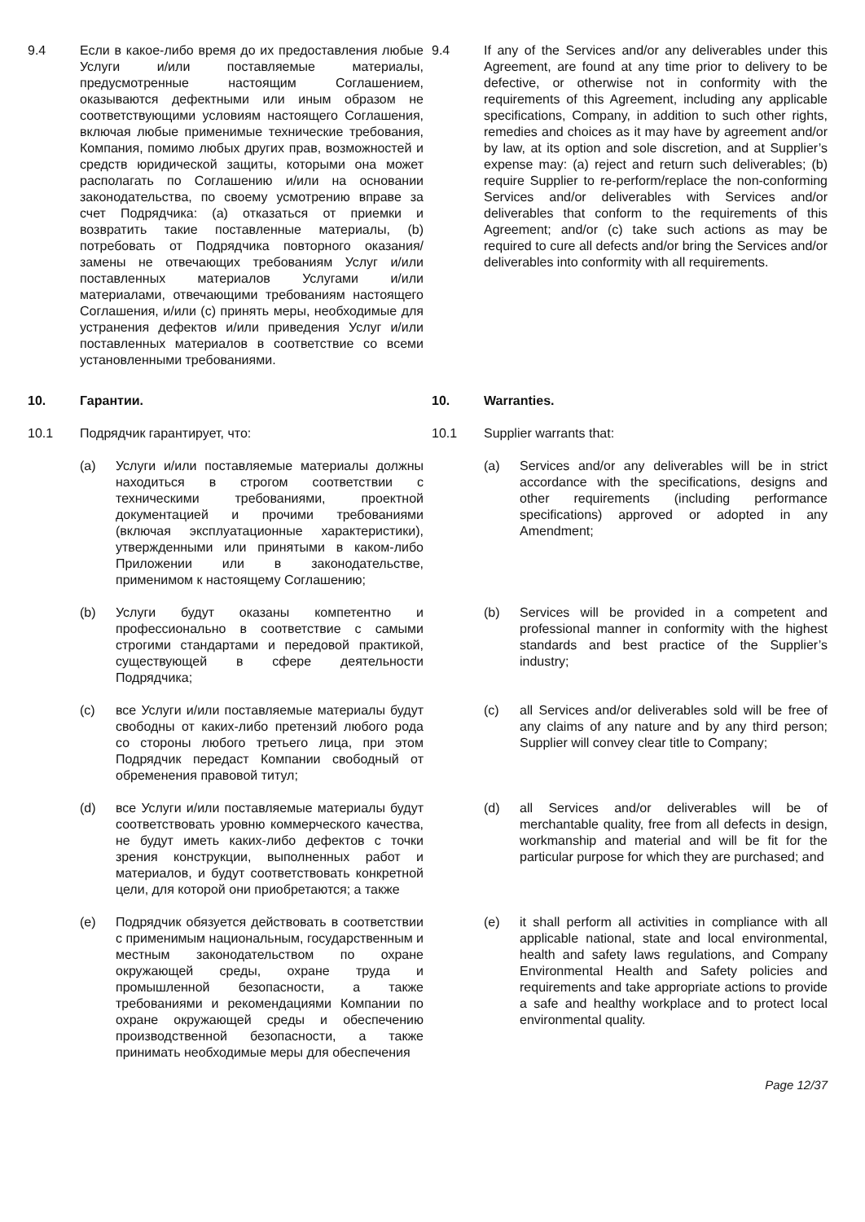9.4 Если в какое-либо время до их предоставления любые Услуги и/или поставляемые материалы, предусмотренные настоящим Соглашением, оказываются дефектными или иным образом не соответствующими условиям настоящего Соглашения, включая любые применимые технические требования, Компания, помимо любых других прав, возможностей и средств юридической защиты, которыми она может располагать по Соглашению и/или на основании законодательства, по своему усмотрению вправе за счет Подрядчика: (a) отказаться от приемки и возвратить такие поставленные материалы, (b) потребовать от Подрядчика повторного оказания/замены не отвечающих требованиям Услуг и/или поставленных материалов Услугами и/или материалами, отвечающими требованиям настоящего Соглашения, и/или (c) принять меры, необходимые для устранения дефектов и/или приведения Услуг и/или поставленных материалов в соответствие со всеми установленными требованиями.
9.4 If any of the Services and/or any deliverables under this Agreement, are found at any time prior to delivery to be defective, or otherwise not in conformity with the requirements of this Agreement, including any applicable specifications, Company, in addition to such other rights, remedies and choices as it may have by agreement and/or by law, at its option and sole discretion, and at Supplier’s expense may: (a) reject and return such deliverables; (b) require Supplier to re-perform/replace the non-conforming Services and/or deliverables with Services and/or deliverables that conform to the requirements of this Agreement; and/or (c) take such actions as may be required to cure all defects and/or bring the Services and/or deliverables into conformity with all requirements.
10. Гарантии. 10. Warranties.
10.1 Подрядчик гарантирует, что: 10.1 Supplier warrants that:
(a) Услуги и/или поставляемые материалы должны находиться в строгом соответствии с техническими требованиями, проектной документацией и прочими требованиями (включая эксплуатационные характеристики), утвержденными или принятыми в каком-либо Приложении или в законодательстве, применимом к настоящему Соглашению;
(a) Services and/or any deliverables will be in strict accordance with the specifications, designs and other requirements (including performance specifications) approved or adopted in any Amendment;
(b) Услуги будут оказаны компетентно и профессионально в соответствие с самыми строгими стандартами и передовой практикой, существующей в сфере деятельности Подрядчика;
(b) Services will be provided in a competent and professional manner in conformity with the highest standards and best practice of the Supplier’s industry;
(c) все Услуги и/или поставляемые материалы будут свободны от каких-либо претензий любого рода со стороны любого третьего лица, при этом Подрядчик передаст Компании свободный от обременения правовой титул;
(c) all Services and/or deliverables sold will be free of any claims of any nature and by any third person; Supplier will convey clear title to Company;
(d) все Услуги и/или поставляемые материалы будут соответствовать уровню коммерческого качества, не будут иметь каких-либо дефектов с точки зрения конструкции, выполненных работ и материалов, и будут соответствовать конкретной цели, для которой они приобретаются; а также
(d) all Services and/or deliverables will be of merchantable quality, free from all defects in design, workmanship and material and will be fit for the particular purpose for which they are purchased; and
(e) Подрядчик обязуется действовать в соответствии с применимым национальным, государственным и местным законодательством по охране окружающей среды, охране труда и промышленной безопасности, а также требованиями и рекомендациями Компании по охране окружающей среды и обеспечению производственной безопасности, а также принимать необходимые меры для обеспечения
(e) it shall perform all activities in compliance with all applicable national, state and local environmental, health and safety laws regulations, and Company Environmental Health and Safety policies and requirements and take appropriate actions to provide a safe and healthy workplace and to protect local environmental quality.
Page 12/37